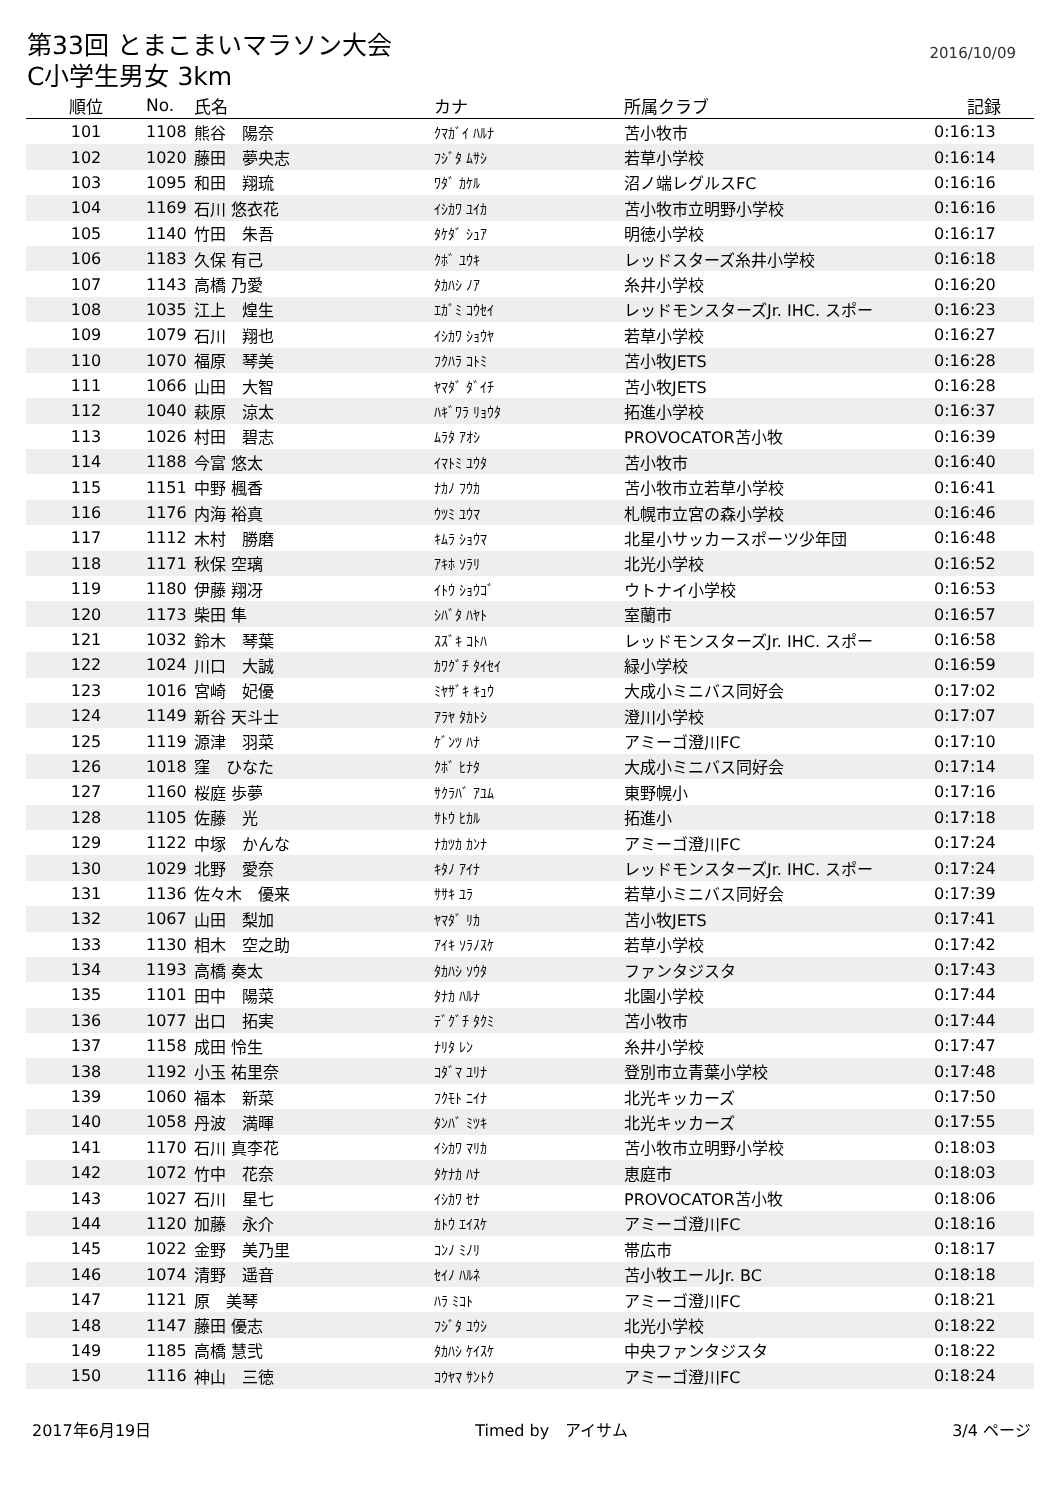第33回 とまこまいマラソン大会
2016/10/09
C小学生男女 3km
| 順位 | No. | 氏名 | カナ | 所属クラブ | 記録 |
| --- | --- | --- | --- | --- | --- |
| 101 | 1108 | 熊谷 陽奈 | ｸﾏｶﾞｲ ﾊﾙﾅ | 苫小牧市 | 0:16:13 |
| 102 | 1020 | 藤田 夢央志 | ﾌｼﾞﾀ ﾑｻｼ | 若草小学校 | 0:16:14 |
| 103 | 1095 | 和田 翔琉 | ﾜﾀﾞ ｶｹﾙ | 沼ノ端レグルスFC | 0:16:16 |
| 104 | 1169 | 石川 悠衣花 | ｲｼｶﾜ ﾕｲｶ | 苫小牧市立明野小学校 | 0:16:16 |
| 105 | 1140 | 竹田 朱吾 | ﾀｹﾀﾞ ｼｭｱ | 明徳小学校 | 0:16:17 |
| 106 | 1183 | 久保 有己 | ｸﾎﾞ ﾕｳｷ | レッドスターズ糸井小学校 | 0:16:18 |
| 107 | 1143 | 高橋 乃愛 | ﾀｶﾊｼ ﾉｱ | 糸井小学校 | 0:16:20 |
| 108 | 1035 | 江上 煌生 | ｴｶﾞﾐ ｺｳｾｲ | レッドモンスターズJr. IHC. スポー | 0:16:23 |
| 109 | 1079 | 石川 翔也 | ｲｼｶﾜ ｼｮｳﾔ | 若草小学校 | 0:16:27 |
| 110 | 1070 | 福原 琴美 | ﾌｸﾊﾗ ｺﾄﾐ | 苫小牧JETS | 0:16:28 |
| 111 | 1066 | 山田 大智 | ﾔﾏﾀﾞ ﾀﾞｲﾁ | 苫小牧JETS | 0:16:28 |
| 112 | 1040 | 萩原 涼太 | ﾊｷﾞﾜﾗ ﾘｮｳﾀ | 拓進小学校 | 0:16:37 |
| 113 | 1026 | 村田 碧志 | ﾑﾗﾀ ｱｵｼ | PROVOCATOR苫小牧 | 0:16:39 |
| 114 | 1188 | 今富 悠太 | ｲﾏﾄﾐ ﾕｳﾀ | 苫小牧市 | 0:16:40 |
| 115 | 1151 | 中野 楓香 | ﾅｶﾉ ﾌｳｶ | 苫小牧市立若草小学校 | 0:16:41 |
| 116 | 1176 | 内海 裕真 | ｳﾂﾐ ﾕｳﾏ | 札幌市立宮の森小学校 | 0:16:46 |
| 117 | 1112 | 木村 勝磨 | ｷﾑﾗ ｼｮｳﾏ | 北星小サッカースポーツ少年団 | 0:16:48 |
| 118 | 1171 | 秋保 空璃 | ｱｷﾎ ｿﾗﾘ | 北光小学校 | 0:16:52 |
| 119 | 1180 | 伊藤 翔冴 | ｲﾄｳ ｼｮｳｺﾞ | ウトナイ小学校 | 0:16:53 |
| 120 | 1173 | 柴田 隼 | ｼﾊﾞﾀ ﾊﾔﾄ | 室蘭市 | 0:16:57 |
| 121 | 1032 | 鈴木 琴葉 | ｽｽﾞｷ ｺﾄﾊ | レッドモンスターズJr. IHC. スポー | 0:16:58 |
| 122 | 1024 | 川口 大誠 | ｶﾜｸﾞﾁ ﾀｲｾｲ | 緑小学校 | 0:16:59 |
| 123 | 1016 | 宮崎 妃優 | ﾐﾔｻﾞｷ ｷｭｳ | 大成小ミニバス同好会 | 0:17:02 |
| 124 | 1149 | 新谷 天斗士 | ｱﾗﾔ ﾀｶﾄｼ | 澄川小学校 | 0:17:07 |
| 125 | 1119 | 源津 羽菜 | ｹﾞﾝﾂ ﾊﾅ | アミーゴ澄川FC | 0:17:10 |
| 126 | 1018 | 窪 ひなた | ｸﾎﾞ ﾋﾅﾀ | 大成小ミニバス同好会 | 0:17:14 |
| 127 | 1160 | 桜庭 歩夢 | ｻｸﾗﾊﾞ ｱﾕﾑ | 東野幌小 | 0:17:16 |
| 128 | 1105 | 佐藤 光 | ｻﾄｳ ﾋｶﾙ | 拓進小 | 0:17:18 |
| 129 | 1122 | 中塚 かんな | ﾅｶﾂｶ ｶﾝﾅ | アミーゴ澄川FC | 0:17:24 |
| 130 | 1029 | 北野 愛奈 | ｷﾀﾉ ｱｲﾅ | レッドモンスターズJr. IHC. スポー | 0:17:24 |
| 131 | 1136 | 佐々木 優来 | ｻｻｷ ﾕﾗ | 若草小ミニバス同好会 | 0:17:39 |
| 132 | 1067 | 山田 梨加 | ﾔﾏﾀﾞ ﾘｶ | 苫小牧JETS | 0:17:41 |
| 133 | 1130 | 相木 空之助 | ｱｲｷ ｿﾗﾉｽｹ | 若草小学校 | 0:17:42 |
| 134 | 1193 | 高橋 奏太 | ﾀｶﾊｼ ｿｳﾀ | ファンタジスタ | 0:17:43 |
| 135 | 1101 | 田中 陽菜 | ﾀﾅｶ ﾊﾙﾅ | 北園小学校 | 0:17:44 |
| 136 | 1077 | 出口 拓実 | ﾃﾞｸﾞﾁ ﾀｸﾐ | 苫小牧市 | 0:17:44 |
| 137 | 1158 | 成田 怜生 | ﾅﾘﾀ ﾚﾝ | 糸井小学校 | 0:17:47 |
| 138 | 1192 | 小玉 祐里奈 | ｺﾀﾞﾏ ﾕﾘﾅ | 登別市立青葉小学校 | 0:17:48 |
| 139 | 1060 | 福本 新菜 | ﾌｸﾓﾄ ﾆｲﾅ | 北光キッカーズ | 0:17:50 |
| 140 | 1058 | 丹波 満暉 | ﾀﾝﾊﾞ ﾐﾂｷ | 北光キッカーズ | 0:17:55 |
| 141 | 1170 | 石川 真李花 | ｲｼｶﾜ ﾏﾘｶ | 苫小牧市立明野小学校 | 0:18:03 |
| 142 | 1072 | 竹中 花奈 | ﾀｹﾅｶ ﾊﾅ | 恵庭市 | 0:18:03 |
| 143 | 1027 | 石川 星七 | ｲｼｶﾜ ｾﾅ | PROVOCATOR苫小牧 | 0:18:06 |
| 144 | 1120 | 加藤 永介 | ｶﾄｳ ｴｲｽｹ | アミーゴ澄川FC | 0:18:16 |
| 145 | 1022 | 金野 美乃里 | ｺﾝﾉ ﾐﾉﾘ | 帯広市 | 0:18:17 |
| 146 | 1074 | 清野 遥音 | ｾｲﾉ ﾊﾙﾈ | 苫小牧エールJr. BC | 0:18:18 |
| 147 | 1121 | 原 美琴 | ﾊﾗ ﾐｺﾄ | アミーゴ澄川FC | 0:18:21 |
| 148 | 1147 | 藤田 優志 | ﾌｼﾞﾀ ﾕｳｼ | 北光小学校 | 0:18:22 |
| 149 | 1185 | 高橋 慧弐 | ﾀｶﾊｼ ｹｲｽｹ | 中央ファンタジスタ | 0:18:22 |
| 150 | 1116 | 神山 三徳 | ｺｳﾔﾏ ｻﾝﾄｸ | アミーゴ澄川FC | 0:18:24 |
2017年6月19日 Timed by　アイサム 3/4 ページ